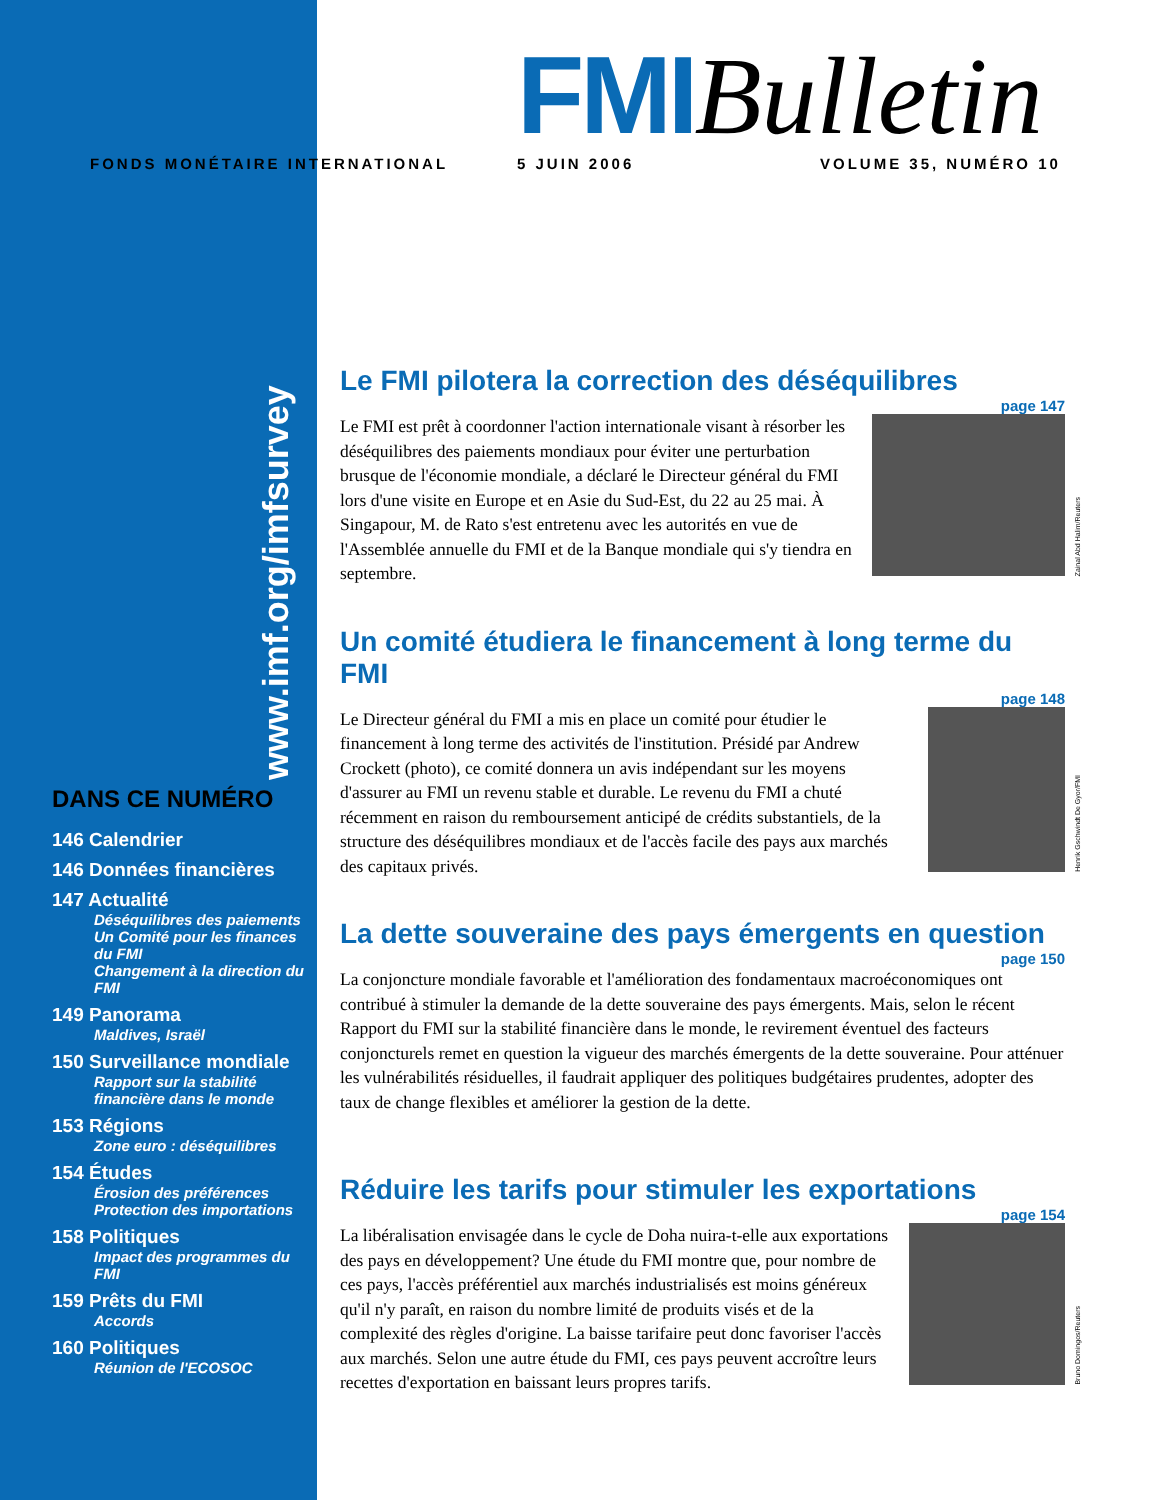FMIBulletin
FONDS MONÉTAIRE INTERNATIONAL 5 JUIN 2006 VOLUME 35, NUMÉRO 10
www.imf.org/imfsurvey
DANS CE NUMÉRO
146 Calendrier
146 Données financières
147 Actualité
Déséquilibres des paiements
Un Comité pour les finances du FMI
Changement à la direction du FMI
149 Panorama
Maldives, Israël
150 Surveillance mondiale
Rapport sur la stabilité financière dans le monde
153 Régions
Zone euro : déséquilibres
154 Études
Érosion des préférences
Protection des importations
158 Politiques
Impact des programmes du FMI
159 Prêts du FMI
Accords
160 Politiques
Réunion de l'ECOSOC
Le FMI pilotera la correction des déséquilibres
page 147
Le FMI est prêt à coordonner l'action internationale visant à résorber les déséquilibres des paiements mondiaux pour éviter une perturbation brusque de l'économie mondiale, a déclaré le Directeur général du FMI lors d'une visite en Europe et en Asie du Sud-Est, du 22 au 25 mai. À Singapour, M. de Rato s'est entretenu avec les autorités en vue de l'Assemblée annuelle du FMI et de la Banque mondiale qui s'y tiendra en septembre.
Zainal Abd Halim/Reuters
Un comité étudiera le financement à long terme du FMI
page 148
Le Directeur général du FMI a mis en place un comité pour étudier le financement à long terme des activités de l'institution. Présidé par Andrew Crockett (photo), ce comité donnera un avis indépendant sur les moyens d'assurer au FMI un revenu stable et durable. Le revenu du FMI a chuté récemment en raison du remboursement anticipé de crédits substantiels, de la structure des déséquilibres mondiaux et de l'accès facile des pays aux marchés des capitaux privés.
Henrik Gschwindt De Gyor/FMI
La dette souveraine des pays émergents en question
page 150
La conjoncture mondiale favorable et l'amélioration des fondamentaux macroéconomiques ont contribué à stimuler la demande de la dette souveraine des pays émergents. Mais, selon le récent Rapport du FMI sur la stabilité financière dans le monde, le revirement éventuel des facteurs conjoncturels remet en question la vigueur des marchés émergents de la dette souveraine. Pour atténuer les vulnérabilités résiduelles, il faudrait appliquer des politiques budgétaires prudentes, adopter des taux de change flexibles et améliorer la gestion de la dette.
Réduire les tarifs pour stimuler les exportations
page 154
La libéralisation envisagée dans le cycle de Doha nuira-t-elle aux exportations des pays en développement? Une étude du FMI montre que, pour nombre de ces pays, l'accès préférentiel aux marchés industrialisés est moins généreux qu'il n'y paraît, en raison du nombre limité de produits visés et de la complexité des règles d'origine. La baisse tarifaire peut donc favoriser l'accès aux marchés. Selon une autre étude du FMI, ces pays peuvent accroître leurs recettes d'exportation en baissant leurs propres tarifs.
Bruno Domingos/Reuters